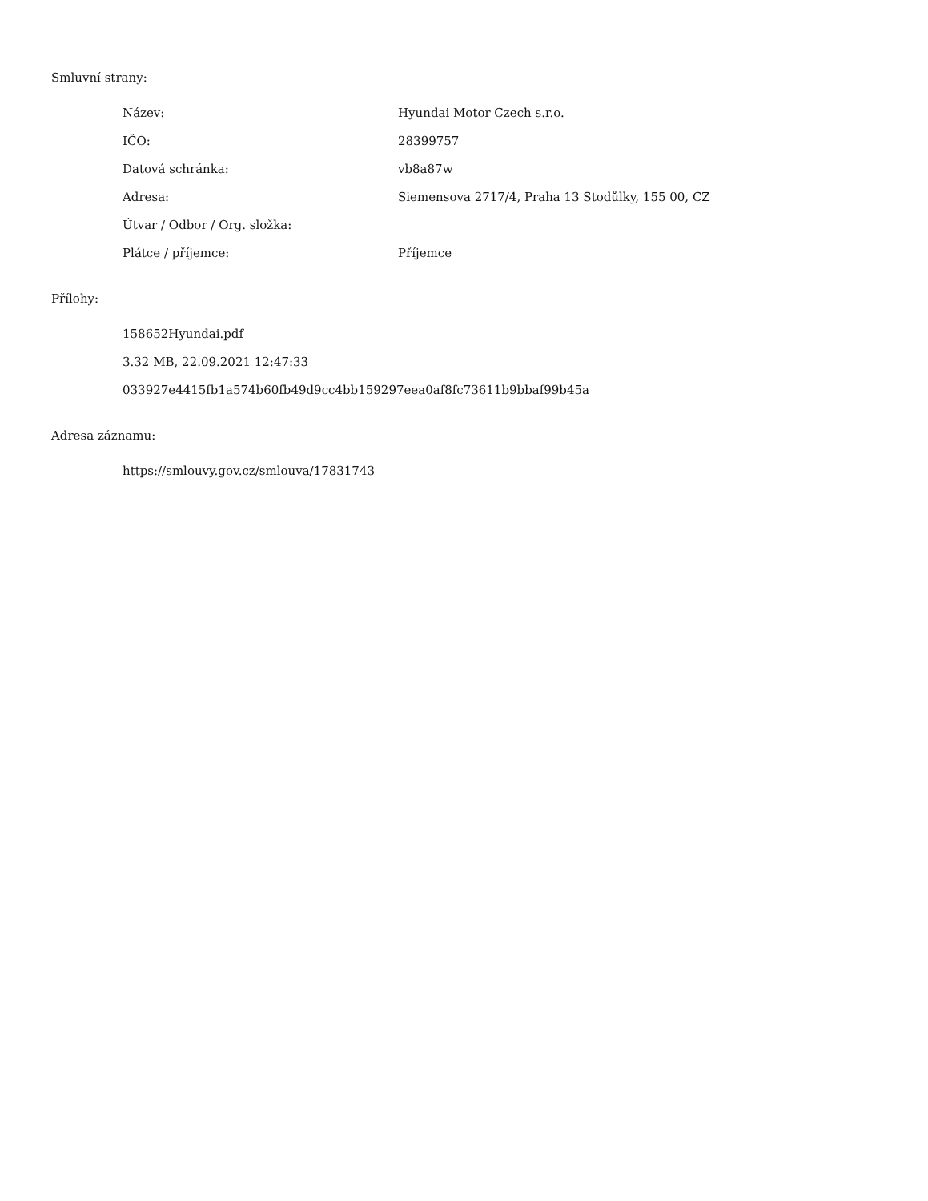Smluvní strany:
| Název: | Hyundai Motor Czech s.r.o. |
| IČO: | 28399757 |
| Datová schránka: | vb8a87w |
| Adresa: | Siemensova 2717/4, Praha 13 Stodůlky, 155 00, CZ |
| Útvar / Odbor / Org. složka: | |
| Plátce / příjemce: | Příjemce |
Přílohy:
158652Hyundai.pdf
3.32 MB, 22.09.2021 12:47:33
033927e4415fb1a574b60fb49d9cc4bb159297eea0af8fc73611b9bbaf99b45a
Adresa záznamu:
https://smlouvy.gov.cz/smlouva/17831743